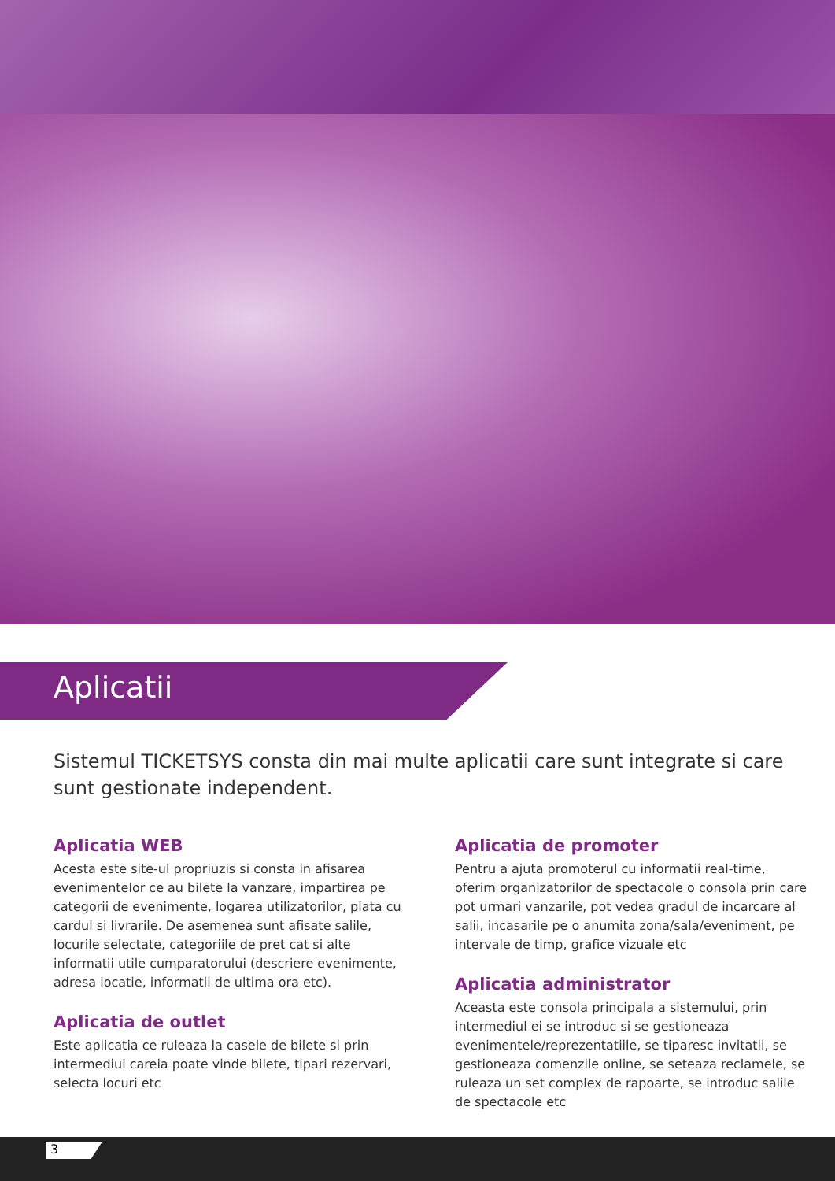Aplicatii
Sistemul TICKETSYS consta din mai multe aplicatii care sunt integrate si care sunt gestionate independent.
Aplicatia WEB
Acesta este site-ul propriuzis si consta in afisarea evenimentelor ce au bilete la vanzare, impartirea pe categorii de evenimente, logarea utilizatorilor, plata cu cardul si livrarile. De asemenea sunt afisate salile, locurile selectate, categoriile de pret cat si alte informatii utile cumparatorului (descriere evenimente, adresa locatie, informatii de ultima ora etc).
Aplicatia de outlet
Este aplicatia ce ruleaza la casele de bilete si prin intermediul careia poate vinde bilete, tipari rezervari, selecta locuri etc
Aplicatia de promoter
Pentru a ajuta promoterul cu informatii real-time, oferim organizatorilor de spectacole o consola prin care pot urmari vanzarile, pot vedea gradul de incarcare al salii, incasarile pe o anumita zona/sala/eveniment, pe intervale de timp, grafice vizuale etc
Aplicatia administrator
Aceasta este consola principala a sistemului, prin intermediul ei se introduc si se gestioneaza evenimentele/reprezentatiile, se tiparesc invitatii, se gestioneaza comenzile online, se seteaza reclamele, se ruleaza un set complex de rapoarte, se introduc salile de spectacole etc
3